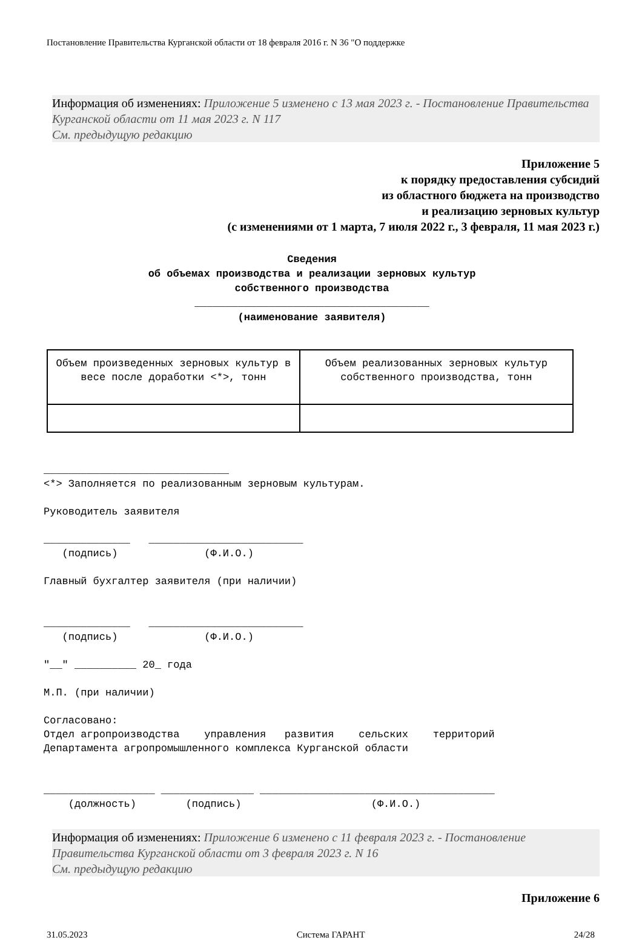Постановление Правительства Курганской области от 18 февраля 2016 г. N 36 "О поддержке
Информация об изменениях: Приложение 5 изменено с 13 мая 2023 г. - Постановление Правительства Курганской области от 11 мая 2023 г. N 117
См. предыдущую редакцию
Приложение 5
к порядку предоставления субсидий
из областного бюджета на производство
и реализацию зерновых культур
(с изменениями от 1 марта, 7 июля 2022 г., 3 февраля, 11 мая 2023 г.)
Сведения
об объемах производства и реализации зерновых культур
собственного производства
______________________________________
(наименование заявителя)
| Объем произведенных зерновых культур в весе после доработки <*>, тонн | Объем реализованных зерновых культур собственного производства, тонн |
______________________________ <*> Заполняется по реализованным зерновым культурам. Руководитель заявителя ______________ _________________________ (подпись) (Ф.И.О.) Главный бухгалтер заявителя (при наличии) ______________ _________________________ (подпись) (Ф.И.О.) "__" __________ 20_ года М.П. (при наличии) Согласовано: Отдел агропроизводства управления развития сельских территорий Департамента агропромышленного комплекса Курганской области __________________ _______________ ______________________________________ (должность) (подпись) (Ф.И.О.)
Информация об изменениях: Приложение 6 изменено с 11 февраля 2023 г. - Постановление Правительства Курганской области от 3 февраля 2023 г. N 16
См. предыдущую редакцию
Приложение 6
31.05.2023 Система ГАРАНТ 24/28